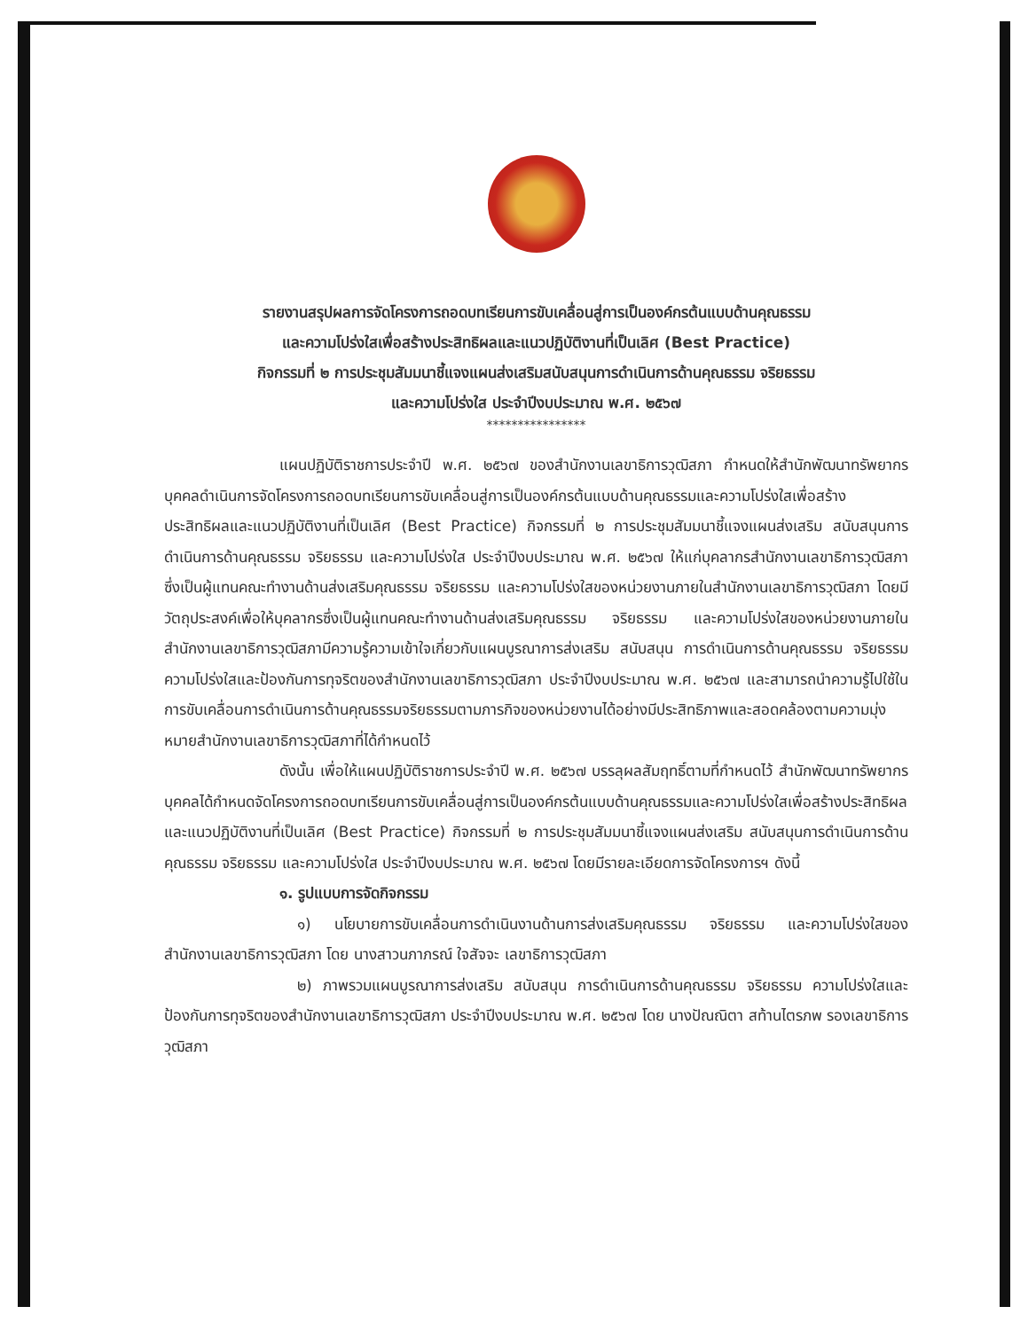รายงานสรุปผลการจัดโครงการถอดบทเรียนการขับเคลื่อนสู่การเป็นองค์กรต้นแบบด้านคุณธรรม
และความโปร่งใสเพื่อสร้างประสิทธิผลและแนวปฏิบัติงานที่เป็นเลิศ (Best Practice)
กิจกรรมที่ ๒ การประชุมสัมมนาชี้แจงแผนส่งเสริมสนับสนุนการดำเนินการด้านคุณธรรม จริยธรรม
และความโปร่งใส ประจำปีงบประมาณ พ.ศ. ๒๕๖๗
****************
แผนปฏิบัติราชการประจำปี พ.ศ. ๒๕๖๗ ของสำนักงานเลขาธิการวุฒิสภา กำหนดให้สำนักพัฒนาทรัพยากรบุคคลดำเนินการจัดโครงการถอดบทเรียนการขับเคลื่อนสู่การเป็นองค์กรต้นแบบด้านคุณธรรมและความโปร่งใสเพื่อสร้างประสิทธิผลและแนวปฏิบัติงานที่เป็นเลิศ (Best Practice) กิจกรรมที่ ๒ การประชุมสัมมนาชี้แจงแผนส่งเสริม สนับสนุนการดำเนินการด้านคุณธรรม จริยธรรม และความโปร่งใส ประจำปีงบประมาณ พ.ศ. ๒๕๖๗ ให้แก่บุคลากรสำนักงานเลขาธิการวุฒิสภา ซึ่งเป็นผู้แทนคณะทำงานด้านส่งเสริมคุณธรรม จริยธรรม และความโปร่งใสของหน่วยงานภายในสำนักงานเลขาธิการวุฒิสภา โดยมีวัตถุประสงค์เพื่อให้บุคลากรซึ่งเป็นผู้แทนคณะทำงานด้านส่งเสริมคุณธรรม จริยธรรม และความโปร่งใสของหน่วยงานภายในสำนักงานเลขาธิการวุฒิสภามีความรู้ความเข้าใจเกี่ยวกับแผนบูรณาการส่งเสริม สนับสนุน การดำเนินการด้านคุณธรรม จริยธรรม ความโปร่งใสและป้องกันการทุจริตของสำนักงานเลขาธิการวุฒิสภา ประจำปีงบประมาณ พ.ศ. ๒๕๖๗ และสามารถนำความรู้ไปใช้ในการขับเคลื่อนการดำเนินการด้านคุณธรรมจริยธรรมตามภารกิจของหน่วยงานได้อย่างมีประสิทธิภาพและสอดคล้องตามความมุ่งหมายสำนักงานเลขาธิการวุฒิสภาที่ได้กำหนดไว้
ดังนั้น เพื่อให้แผนปฏิบัติราชการประจำปี พ.ศ. ๒๕๖๗ บรรลุผลสัมฤทธิ์ตามที่กำหนดไว้ สำนักพัฒนาทรัพยากรบุคคลได้กำหนดจัดโครงการถอดบทเรียนการขับเคลื่อนสู่การเป็นองค์กรต้นแบบด้านคุณธรรมและความโปร่งใสเพื่อสร้างประสิทธิผลและแนวปฏิบัติงานที่เป็นเลิศ (Best Practice) กิจกรรมที่ ๒ การประชุมสัมมนาชี้แจงแผนส่งเสริม สนับสนุนการดำเนินการด้านคุณธรรม จริยธรรม และความโปร่งใส ประจำปีงบประมาณ พ.ศ. ๒๕๖๗ โดยมีรายละเอียดการจัดโครงการฯ ดังนี้
๑. รูปแบบการจัดกิจกรรม
๑) นโยบายการขับเคลื่อนการดำเนินงานด้านการส่งเสริมคุณธรรม จริยธรรม และความโปร่งใสของสำนักงานเลขาธิการวุฒิสภา โดย นางสาวนภาภรณ์ ใจสัจจะ เลขาธิการวุฒิสภา
๒) ภาพรวมแผนบูรณาการส่งเสริม สนับสนุน การดำเนินการด้านคุณธรรม จริยธรรม ความโปร่งใสและป้องกันการทุจริตของสำนักงานเลขาธิการวุฒิสภา ประจำปีงบประมาณ พ.ศ. ๒๕๖๗ โดย นางปัณณิตา สท้านไตรภพ รองเลขาธิการวุฒิสภา